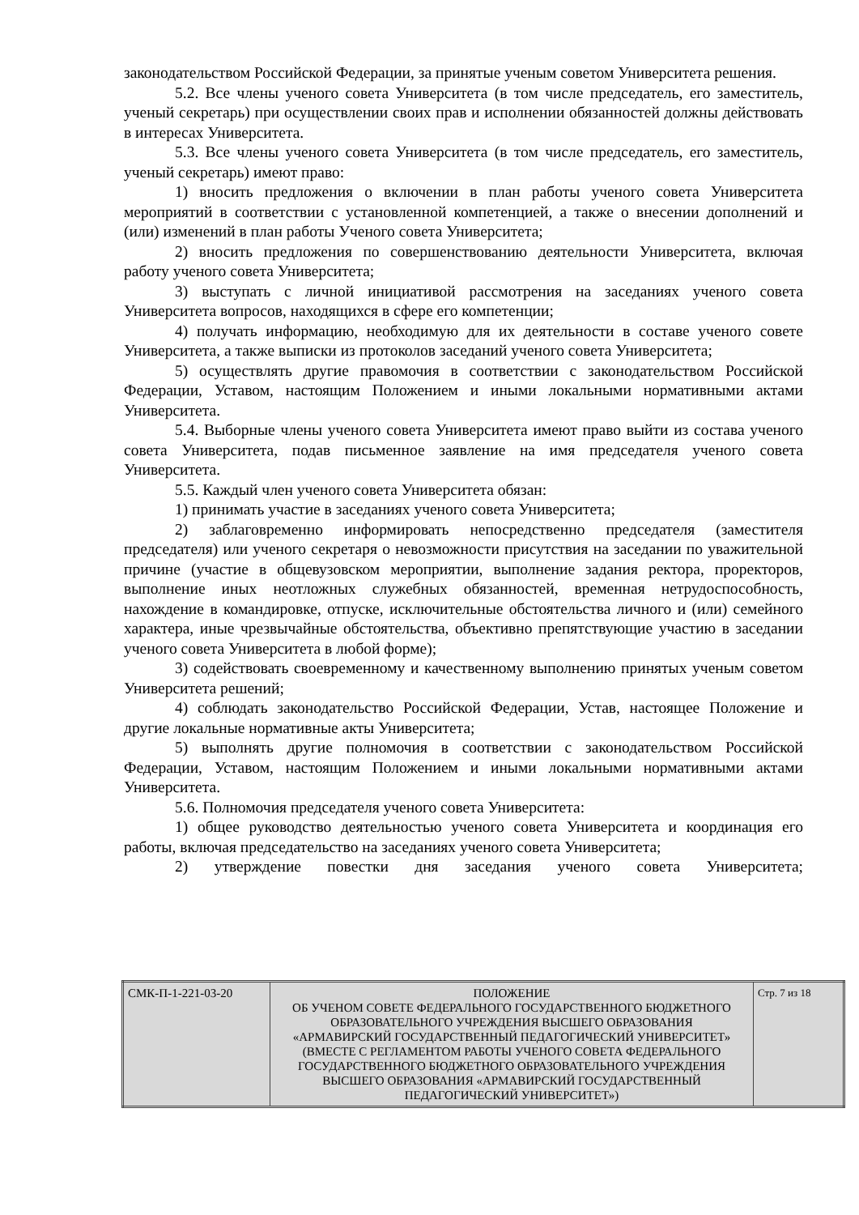законодательством Российской Федерации, за принятые ученым советом Университета решения.
5.2. Все члены ученого совета Университета (в том числе председатель, его заместитель, ученый секретарь) при осуществлении своих прав и исполнении обязанностей должны действовать в интересах Университета.
5.3. Все члены ученого совета Университета (в том числе председатель, его заместитель, ученый секретарь) имеют право:
1) вносить предложения о включении в план работы ученого совета Университета мероприятий в соответствии с установленной компетенцией, а также о внесении дополнений и (или) изменений в план работы Ученого совета Университета;
2) вносить предложения по совершенствованию деятельности Университета, включая работу ученого совета Университета;
3) выступать с личной инициативой рассмотрения на заседаниях ученого совета Университета вопросов, находящихся в сфере его компетенции;
4) получать информацию, необходимую для их деятельности в составе ученого совете Университета, а также выписки из протоколов заседаний ученого совета Университета;
5) осуществлять другие правомочия в соответствии с законодательством Российской Федерации, Уставом, настоящим Положением и иными локальными нормативными актами Университета.
5.4. Выборные члены ученого совета Университета имеют право выйти из состава ученого совета Университета, подав письменное заявление на имя председателя ученого совета Университета.
5.5. Каждый член ученого совета Университета обязан:
1) принимать участие в заседаниях ученого совета Университета;
2) заблаговременно информировать непосредственно председателя (заместителя председателя) или ученого секретаря о невозможности присутствия на заседании по уважительной причине (участие в общевузовском мероприятии, выполнение задания ректора, проректоров, выполнение иных неотложных служебных обязанностей, временная нетрудоспособность, нахождение в командировке, отпуске, исключительные обстоятельства личного и (или) семейного характера, иные чрезвычайные обстоятельства, объективно препятствующие участию в заседании ученого совета Университета в любой форме);
3) содействовать своевременному и качественному выполнению принятых ученым советом Университета решений;
4) соблюдать законодательство Российской Федерации, Устав, настоящее Положение и другие локальные нормативные акты Университета;
5) выполнять другие полномочия в соответствии с законодательством Российской Федерации, Уставом, настоящим Положением и иными локальными нормативными актами Университета.
5.6. Полномочия председателя ученого совета Университета:
1) общее руководство деятельностью ученого совета Университета и координация его работы, включая председательство на заседаниях ученого совета Университета;
2) утверждение повестки дня заседания ученого совета Университета;
| СМК-П-1-221-03-20 | ПОЛОЖЕНИЕ ОБ УЧЕНОМ СОВЕТЕ ФЕДЕРАЛЬНОГО ГОСУДАРСТВЕННОГО БЮДЖЕТНОГО ОБРАЗОВАТЕЛЬНОГО УЧРЕЖДЕНИЯ ВЫСШЕГО ОБРАЗОВАНИЯ «АРМАВИРСКИЙ ГОСУДАРСТВЕННЫЙ ПЕДАГОГИЧЕСКИЙ УНИВЕРСИТЕТ» (ВМЕСТЕ С РЕГЛАМЕНТОМ РАБОТЫ УЧЕНОГО СОВЕТА ФЕДЕРАЛЬНОГО ГОСУДАРСТВЕННОГО БЮДЖЕТНОГО ОБРАЗОВАТЕЛЬНОГО УЧРЕЖДЕНИЯ ВЫСШЕГО ОБРАЗОВАНИЯ «АРМАВИРСКИЙ ГОСУДАРСТВЕННЫЙ ПЕДАГОГИЧЕСКИЙ УНИВЕРСИТЕТ») | Стр. 7 из 18 |